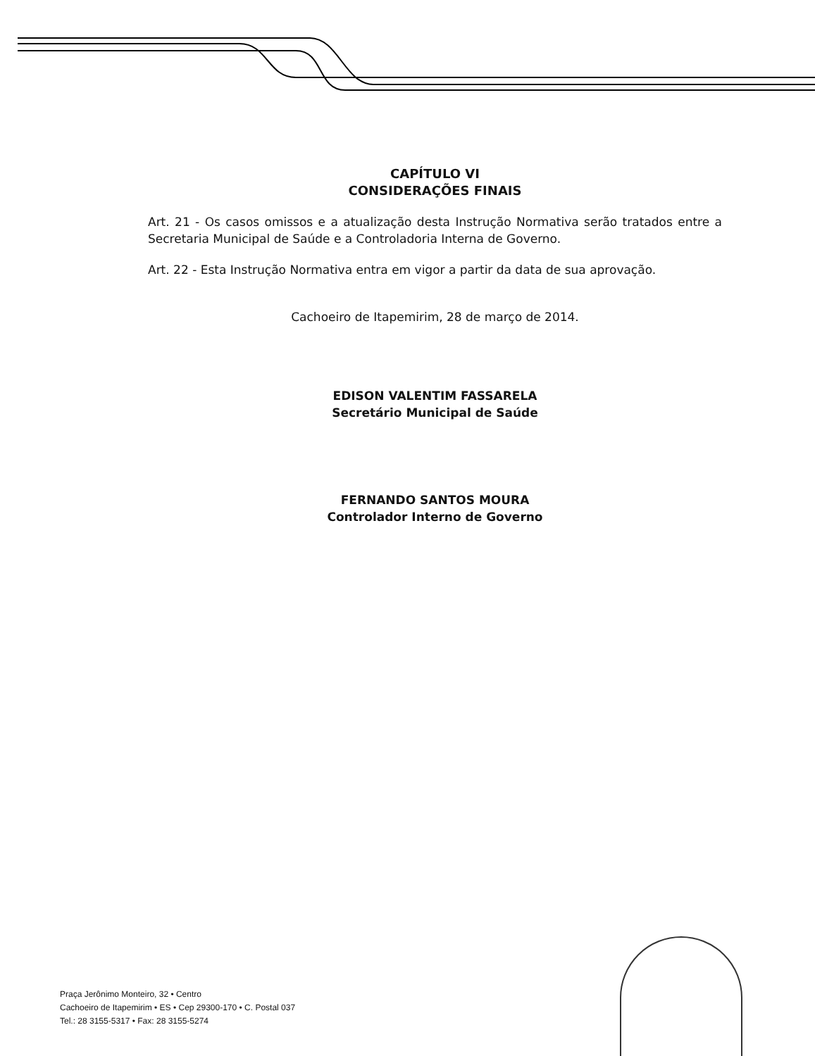CAPÍTULO VI
CONSIDERAÇÕES FINAIS
Art. 21 - Os casos omissos e a atualização desta Instrução Normativa serão tratados entre a Secretaria Municipal de Saúde e a Controladoria Interna de Governo.
Art. 22 - Esta Instrução Normativa entra em vigor a partir da data de sua aprovação.
Cachoeiro de Itapemirim, 28 de março de 2014.
EDISON VALENTIM FASSARELA
Secretário Municipal de Saúde
FERNANDO SANTOS MOURA
Controlador Interno de Governo
Praça Jerônimo Monteiro, 32 • Centro
Cachoeiro de Itapemirim • ES • Cep 29300-170 • C. Postal 037
Tel.: 28 3155-5317 • Fax: 28 3155-5274